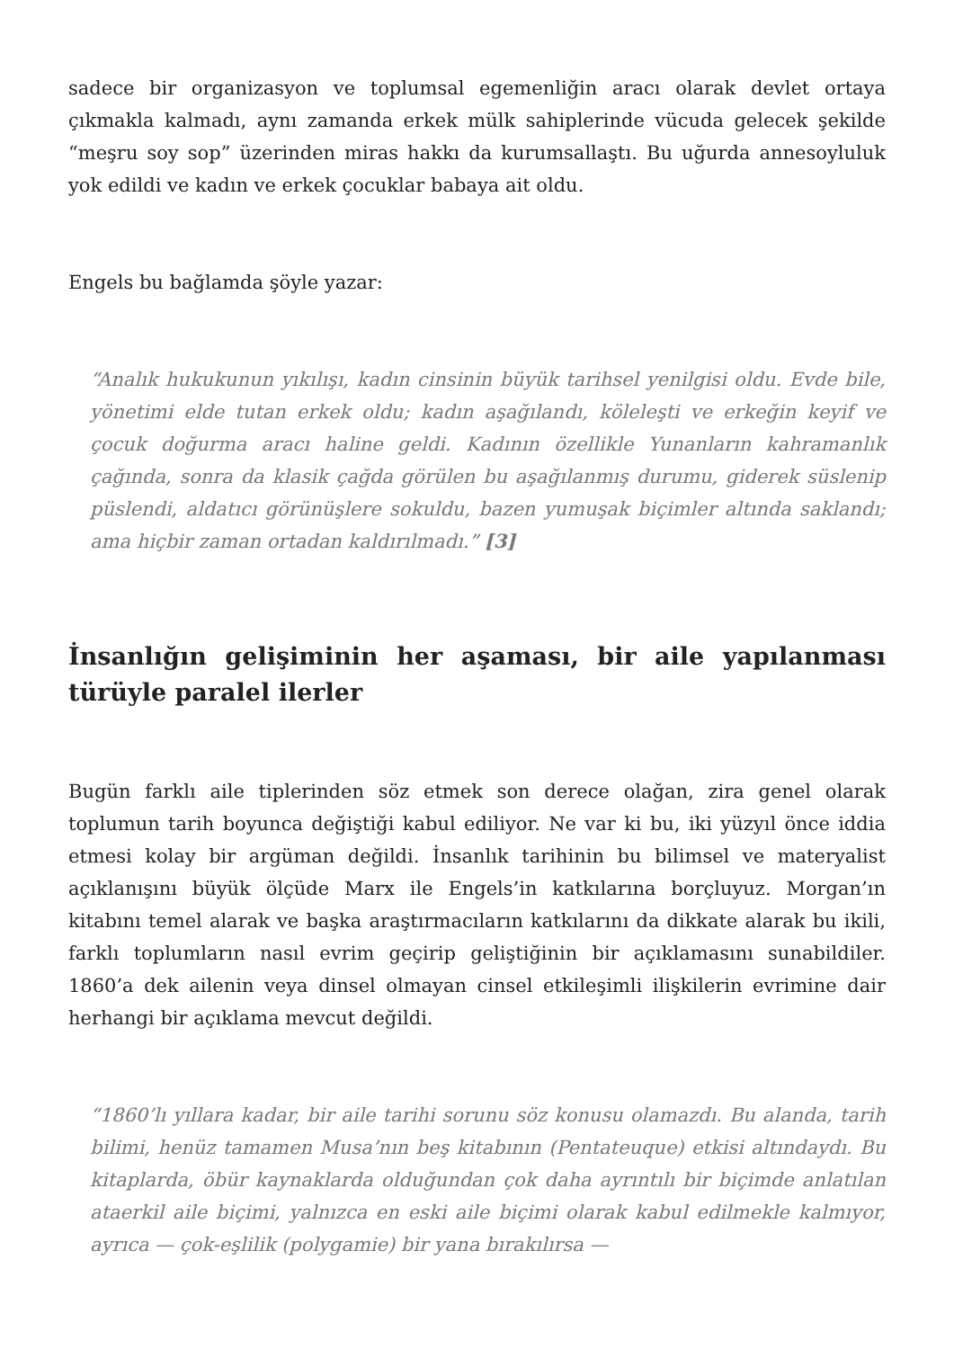sadece bir organizasyon ve toplumsal egemenliğin aracı olarak devlet ortaya çıkmakla kalmadı, aynı zamanda erkek mülk sahiplerinde vücuda gelecek şekilde “meşru soy sop” üzerinden miras hakkı da kurumsallaştı. Bu uğurda annesoyluluk yok edildi ve kadın ve erkek çocuklar babaya ait oldu.
Engels bu bağlamda şöyle yazar:
“Analık hukukunun yıkılışı, kadın cinsinin büyük tarihsel yenilgisi oldu. Evde bile, yönetimi elde tutan erkek oldu; kadın aşağılandı, köleleşti ve erkeğin keyif ve çocuk doğurma aracı haline geldi. Kadının özellikle Yunanların kahramanlık çağında, sonra da klasik çağda görülen bu aşağılanmış durumu, giderek süslenip püslendi, aldatıcı görünüşlere sokuldu, bazen yumuşak biçimler altında saklandı; ama hiçbir zaman ortadan kaldırılmadı.” [3]
İnsanlığın gelişiminin her aşaması, bir aile yapılanması türüyle paralel ilerler
Bugün farklı aile tiplerinden söz etmek son derece olağan, zira genel olarak toplumun tarih boyunca değiştiği kabul ediliyor. Ne var ki bu, iki yüzyıl önce iddia etmesi kolay bir argüman değildi. İnsanlık tarihinin bu bilimsel ve materyalist açıklanışını büyük ölçüde Marx ile Engels’in katkılarına borçluyuz. Morgan’ın kitabını temel alarak ve başka araştırmacıların katkılarını da dikkate alarak bu ikili, farklı toplumların nasıl evrim geçirip geliştiğinin bir açıklamasını sunabildiler. 1860’a dek ailenin veya dinsel olmayan cinsel etkileşimli ilişkilerin evrimine dair herhangi bir açıklama mevcut değildi.
“1860’lı yıllara kadar, bir aile tarihi sorunu söz konusu olamazdı. Bu alanda, tarih bilimi, henüz tamamen Musa’nın beş kitabının (Pentateuque) etkisi altındaydı. Bu kitaplarda, öbür kaynaklarda olduğundan çok daha ayrıntılı bir biçimde anlatılan ataerkil aile biçimi, yalnızca en eski aile biçimi olarak kabul edilmekle kalmıyor, ayrıca — çok-eşlilik (polygamie) bir yana bırakılırsa —